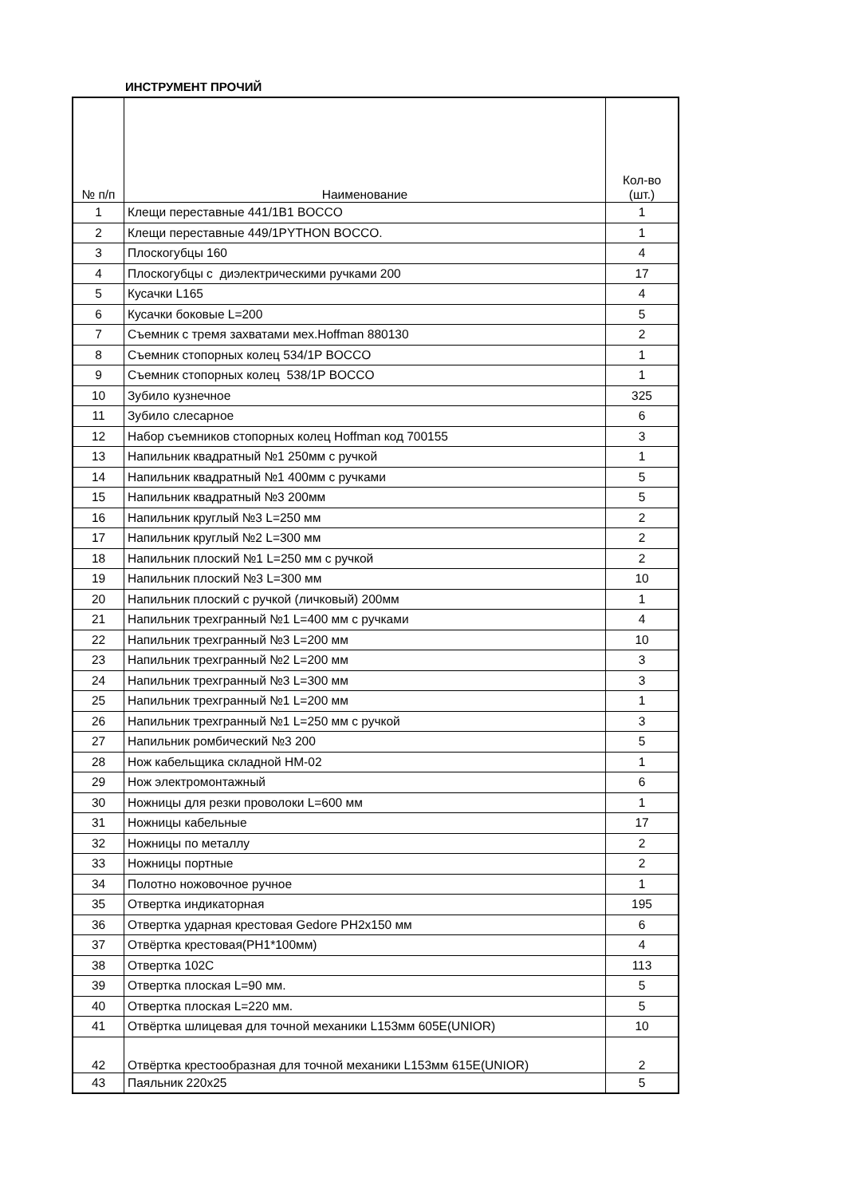ИНСТРУМЕНТ ПРОЧИЙ
| № п/п | Наименование | Кол-во (шт.) |
| --- | --- | --- |
| 1 | Клещи переставные 441/1B1 BOCCO | 1 |
| 2 | Клещи переставные 449/1PYTHON BOCCO. | 1 |
| 3 | Плоскогубцы 160 | 4 |
| 4 | Плоскогубцы с диэлектрическими ручками 200 | 17 |
| 5 | Кусачки L165 | 4 |
| 6 | Кусачки боковые L=200 | 5 |
| 7 | Съемник с тремя захватами мех.Hoffman 880130 | 2 |
| 8 | Съемник стопорных колец 534/1P BOCCO | 1 |
| 9 | Съемник стопорных колец 538/1P BOCCO | 1 |
| 10 | Зубило кузнечное | 325 |
| 11 | Зубило слесарное | 6 |
| 12 | Набор съемников стопорных колец Hoffman код 700155 | 3 |
| 13 | Напильник квадратный №1 250мм с ручкой | 1 |
| 14 | Напильник квадратный №1 400мм с ручками | 5 |
| 15 | Напильник квадратный №3 200мм | 5 |
| 16 | Напильник круглый №3 L=250 мм | 2 |
| 17 | Напильник круглый №2 L=300 мм | 2 |
| 18 | Напильник плоский №1 L=250 мм с ручкой | 2 |
| 19 | Напильник плоский №3 L=300 мм | 10 |
| 20 | Напильник плоский с ручкой (личковый) 200мм | 1 |
| 21 | Напильник трехгранный №1 L=400 мм с ручками | 4 |
| 22 | Напильник трехгранный №3 L=200 мм | 10 |
| 23 | Напильник трехгранный №2 L=200 мм | 3 |
| 24 | Напильник трехгранный №3 L=300 мм | 3 |
| 25 | Напильник трехгранный №1 L=200 мм | 1 |
| 26 | Напильник трехгранный №1 L=250 мм с ручкой | 3 |
| 27 | Напильник ромбический №3 200 | 5 |
| 28 | Нож кабельщика складной НМ-02 | 1 |
| 29 | Нож электромонтажный | 6 |
| 30 | Ножницы для резки проволоки L=600 мм | 1 |
| 31 | Ножницы кабельные | 17 |
| 32 | Ножницы по металлу | 2 |
| 33 | Ножницы портные | 2 |
| 34 | Полотно ножовочное ручное | 1 |
| 35 | Отвертка индикаторная | 195 |
| 36 | Отвертка ударная крестовая Gedore PH2x150 мм | 6 |
| 37 | Отвёртка крестовая(PH1*100мм) | 4 |
| 38 | Отвертка 102C | 113 |
| 39 | Отвертка плоская L=90 мм. | 5 |
| 40 | Отвертка плоская L=220 мм. | 5 |
| 41 | Отвёртка шлицевая для точной механики L153мм 605E(UNIOR) | 10 |
| 42 | Отвёртка крестообразная для точной механики L153мм 615E(UNIOR) | 2 |
| 43 | Паяльник 220х25 | 5 |